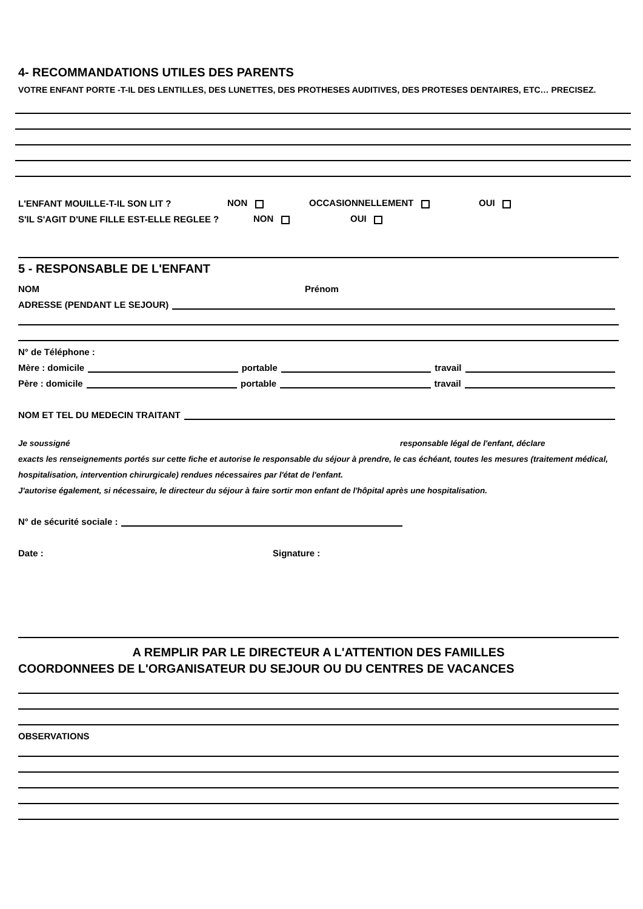4- RECOMMANDATIONS UTILES DES PARENTS
VOTRE ENFANT PORTE -T-IL DES LENTILLES, DES LUNETTES, DES PROTHESES AUDITIVES, DES PROTESES DENTAIRES, ETC… PRECISEZ.
L'ENFANT MOUILLE-T-IL SON LIT ? NON OCCASIONNELLEMENT OUI
S'IL S'AGIT D'UNE FILLE EST-ELLE REGLEE ? NON OUI
5 - RESPONSABLE DE L'ENFANT
NOM Prénom
ADRESSE (PENDANT LE SEJOUR)
N° de Téléphone :
Mère : domicile portable travail
Père : domicile portable travail
NOM ET TEL DU MEDECIN TRAITANT
Je soussigné responsable légal de l'enfant, déclare
exacts les renseignements portés sur cette fiche et autorise le responsable du séjour à prendre, le cas échéant, toutes les mesures (traitement médical, hospitalisation, intervention chirurgicale) rendues nécessaires par l'état de l'enfant.
J'autorise également, si nécessaire, le directeur du séjour à faire sortir mon enfant de l'hôpital après une hospitalisation.
N° de sécurité sociale :
Date : Signature :
A REMPLIR PAR LE DIRECTEUR A L'ATTENTION DES FAMILLES
COORDONNEES DE L'ORGANISATEUR DU SEJOUR OU DU CENTRES DE VACANCES
OBSERVATIONS